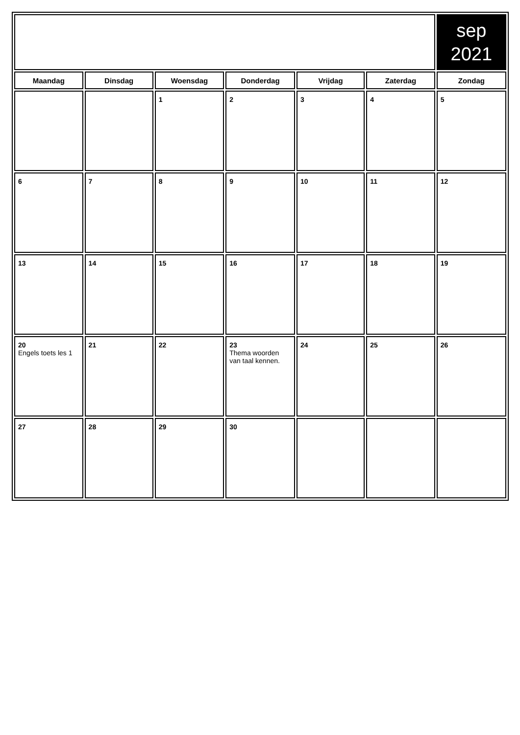| | | | | | | sep 2021 |
| Maandag | Dinsdag | Woensdag | Donderdag | Vrijdag | Zaterdag | Zondag |
| | | 1 | 2 | 3 | 4 | 5 |
| 6 | 7 | 8 | 9 | 10 | 11 | 12 |
| 13 | 14 | 15 | 16 | 17 | 18 | 19 |
| 20 Engels toets les 1 | 21 | 22 | 23 Thema woorden van taal kennen. | 24 | 25 | 26 |
| 27 | 28 | 29 | 30 | | | |